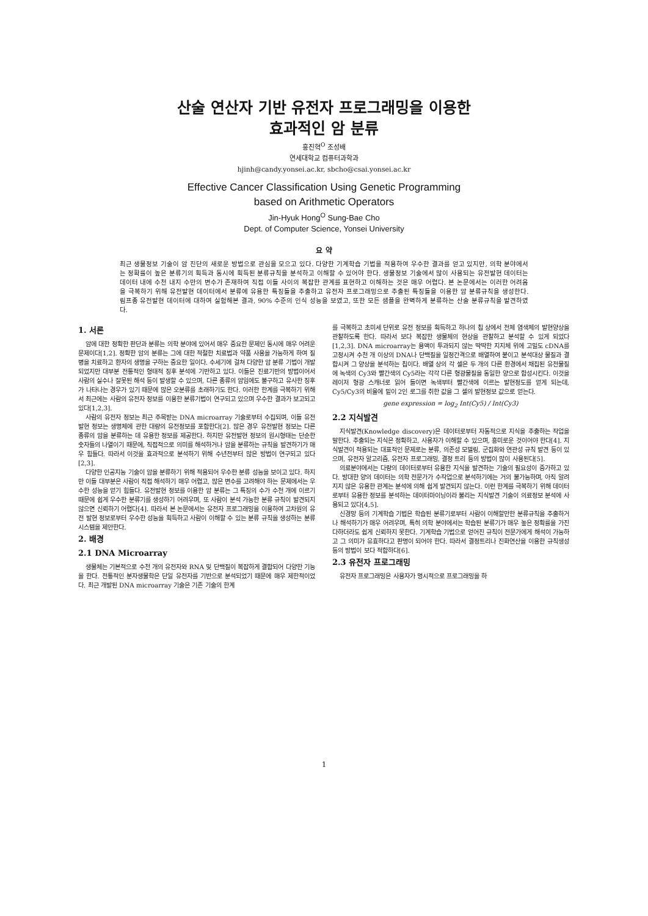산술 연산자 기반 유전자 프로그래밍을 이용한
효과적인 암 분류
홍진혁<sup>O</sup> 조성배
연세대학교 컴퓨터과학과
hjinh@candy.yonsei.ac.kr, sbcho@csai.yonsei.ac.kr
Effective Cancer Classification Using Genetic Programming
based on Arithmetic Operators
Jin-Hyuk Hong<sup>O</sup> Sung-Bae Cho
Dept. of Computer Science, Yonsei University
요 약
최근 생물정보 기술이 암 진단의 새로운 방법으로 관심을 모으고 있다. 다양한 기계학습 기법을 적용하여 우수한 결과를 얻고 있지만, 의학 분야에서는 정확률이 높은 분류기의 획득과 동시에 획득된 분류규칙을 분석하고 이해할 수 있어야 한다. 생물정보 기술에서 많이 사용되는 유전발현 데이터는 데이터 내에 수천 내지 수만의 변수가 존재하여 직접 이들 사이의 복잡한 관계를 표현하고 이해하는 것은 매우 어렵다. 본 논문에서는 이러한 어려움을 극복하기 위해 유전발현 데이터에서 분류에 유용한 특징들을 추출하고 유전자 프로그래밍으로 추출된 특징들을 이용한 암 분류규칙을 생성한다. 림프종 유전발현 데이터에 대하여 실험해본 결과, 90% 수준의 인식 성능을 보였고, 또한 모든 샘플을 완벽하게 분류하는 산술 분류규칙을 발견하였다.
1. 서론
암에 대한 정확한 판단과 분류는 의학 분야에 있어서 매우 중요한 문제인 동시에 매우 어려운 문제이다[1,2]. 정확한 암의 분류는 그에 대한 적절한 치료법과 약품 사용을 가능하게 하여 질병을 치료하고 환자의 생명을 구하는 중요한 일이다. 수세기에 걸쳐 다양한 암 분류 기법이 개발되었지만 대부분 전통적인 형태적 징후 분석에 기반하고 있다. 이들은 진료기반의 방법이어서 사람의 실수나 잘못된 해석 등이 발생할 수 있으며, 다른 종류의 암임에도 불구하고 유사한 징후가 나타나는 경우가 있기 때문에 많은 오분류를 초래하기도 한다. 이러한 한계를 극복하기 위해서 최근에는 사람의 유전자 정보를 이용한 분류기법이 연구되고 있으며 우수한 결과가 보고되고 있다[1,2,3].
사람의 유전자 정보는 최근 주목받는 DNA microarray 기술로부터 수집되며, 이들 유전발현 정보는 생명체에 관한 대량의 유전정보를 포함한다[2]. 많은 경우 유전발현 정보는 다른 종류의 암을 분류하는 데 유용한 정보를 제공한다. 하지만 유전발현 정보의 원시형태는 단순한 숫자들의 나열이기 때문에, 직접적으로 의미를 해석하거나 암을 분류하는 규칙을 발견하기가 매우 힘들다. 따라서 이것을 효과적으로 분석하기 위해 수년전부터 많은 방법이 연구되고 있다[2,3].
다양한 인공지능 기술이 암을 분류하기 위해 적용되어 우수한 분류 성능을 보이고 있다. 하지만 이들 대부분은 사람이 직접 해석하기 매우 어렵고, 많은 변수를 고려해야 하는 문제에서는 우수한 성능을 얻기 힘들다. 유전발현 정보를 이용한 암 분류는 그 특징의 수가 수천 개에 이르기 때문에 쉽게 우수한 분류기를 생성하기 어려우며, 또 사람이 분석 가능한 분류 규칙이 발견되지 않으면 신뢰하기 어렵다[4]. 따라서 본 논문에서는 유전자 프로그래밍을 이용하여 고차원의 유전 발현 정보로부터 우수한 성능을 획득하고 사람이 이해할 수 있는 분류 규칙을 생성하는 분류 시스템을 제안한다.
2. 배경
2.1 DNA Microarray
생물체는 기본적으로 수천 개의 유전자와 RNA 및 단백질이 복잡하게 결합되어 다양한 기능을 한다. 전통적인 분자생물학은 단일 유전자를 기반으로 분석되었기 때문에 매우 제한적이었다. 최근 개발된 DNA microarray 기술은 기존 기술의 한계
를 극복하고 초미세 단위로 유전 정보를 획득하고 하나의 칩 상에서 전체 염색체의 발현양상을 관찰하도록 한다. 따라서 보다 복잡한 생물체의 현상을 관찰하고 분석할 수 있게 되었다[1,2,3]. DNA microarray는 용액이 투과되지 않는 딱딱한 지지체 위에 고밀도 cDNA를 고정시켜 수천 개 이상의 DNA나 단백질을 일정간격으로 배열하여 붙이고 분석대상 물질과 결합시켜 그 양상을 분석하는 칩이다. 배열 상의 각 셀은 두 개의 다른 환경에서 채집된 유전물질에 녹색의 Cy3와 빨간색의 Cy5라는 각각 다른 형광물질을 동일한 양으로 합성시킨다. 이것을 레이저 형광 스캐너로 읽어 들이면 녹색부터 빨간색에 이르는 발현정도를 얻게 되는데, Cy5/Cy3의 비율에 밑이 2인 로그를 취한 값을 그 셀의 발현정보 값으로 얻는다.
gene expression = log<sub>2</sub> Int(Cy5) / Int(Cy3)
2.2 지식발견
지식발견(Knowledge discovery)은 데이터로부터 자동적으로 지식을 추출하는 작업을 말한다. 추출되는 지식은 정확하고, 사용자가 이해할 수 있으며, 흥미로운 것이어야 한다[4]. 지식발견이 적용되는 대표적인 문제로는 분류, 의존성 모델링, 군집화와 연관성 규칙 발견 등이 있으며, 유전자 알고리즘, 유전자 프로그래밍, 결정 트리 등의 방법이 많이 사용된다[5].
의료분야에서는 다량의 데이터로부터 유용한 지식을 발견하는 기술의 필요성이 증가하고 있다. 방대한 양의 데이터는 의학 전문가가 수작업으로 분석하기에는 거의 불가능하며, 아직 알려지지 않은 유용한 관계는 분석에 의해 쉽게 발견되지 않는다. 이런 한계를 극복하기 위해 데이터로부터 유용한 정보를 분석하는 데이터마이닝이라 불리는 지식발견 기술이 의료정보 분석에 사용되고 있다[4,5].
신경망 등의 기계학습 기법은 학습된 분류기로부터 사람이 이해할만한 분류규칙을 추출하거나 해석하기가 매우 어려우며, 특히 의학 분야에서는 학습된 분류기가 매우 높은 정확률을 가진다하더라도 쉽게 신뢰하지 못한다. 기계학습 기법으로 얻어진 규칙이 전문가에게 해석이 가능하고 그 의미가 유효하다고 판명이 되어야 한다. 따라서 결정트리나 진화연산을 이용한 규칙생성 등의 방법이 보다 적합하다[6].
2.3 유전자 프로그래밍
유전자 프로그래밍은 사용자가 명시적으로 프로그래밍을 하
1